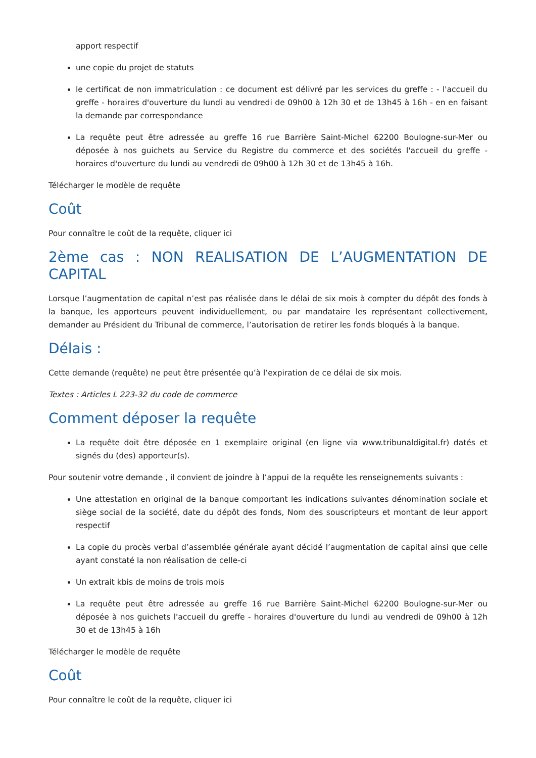apport respectif
une copie du projet de statuts
le certificat de non immatriculation : ce document est délivré par les services du greffe : - l'accueil du greffe - horaires d'ouverture du lundi au vendredi de 09h00 à 12h 30 et de 13h45 à 16h - en en faisant la demande par correspondance
La requête peut être adressée au greffe 16 rue Barrière Saint-Michel 62200 Boulogne-sur-Mer ou déposée à nos guichets au Service du Registre du commerce et des sociétés l'accueil du greffe - horaires d'ouverture du lundi au vendredi de 09h00 à 12h 30 et de 13h45 à 16h.
Télécharger le modèle de requête
Coût
Pour connaître le coût de la requête, cliquer ici
2ème cas : NON REALISATION DE L’AUGMENTATION DE CAPITAL
Lorsque l’augmentation de capital n’est pas réalisée dans le délai de six mois à compter du dépôt des fonds à la banque, les apporteurs peuvent individuellement, ou par mandataire les représentant collectivement, demander au Président du Tribunal de commerce, l’autorisation de retirer les fonds bloqués à la banque.
Délais :
Cette demande (requête) ne peut être présentée qu’à l’expiration de ce délai de six mois.
Textes : Articles L 223-32 du code de commerce
Comment déposer la requête
La requête doit être déposée en 1 exemplaire original (en ligne via www.tribunaldigital.fr) datés et signés du (des) apporteur(s).
Pour soutenir votre demande , il convient de joindre à l’appui de la requête les renseignements suivants :
Une attestation en original de la banque comportant les indications suivantes dénomination sociale et siège social de la société, date du dépôt des fonds, Nom des souscripteurs et montant de leur apport respectif
La copie du procès verbal d’assemblée générale ayant décidé l’augmentation de capital ainsi que celle ayant constaté la non réalisation de celle-ci
Un extrait kbis de moins de trois mois
La requête peut être adressée au greffe 16 rue Barrière Saint-Michel 62200 Boulogne-sur-Mer ou déposée à nos guichets l'accueil du greffe - horaires d'ouverture du lundi au vendredi de 09h00 à 12h 30 et de 13h45 à 16h
Télécharger le modèle de requête
Coût
Pour connaître le coût de la requête, cliquer ici